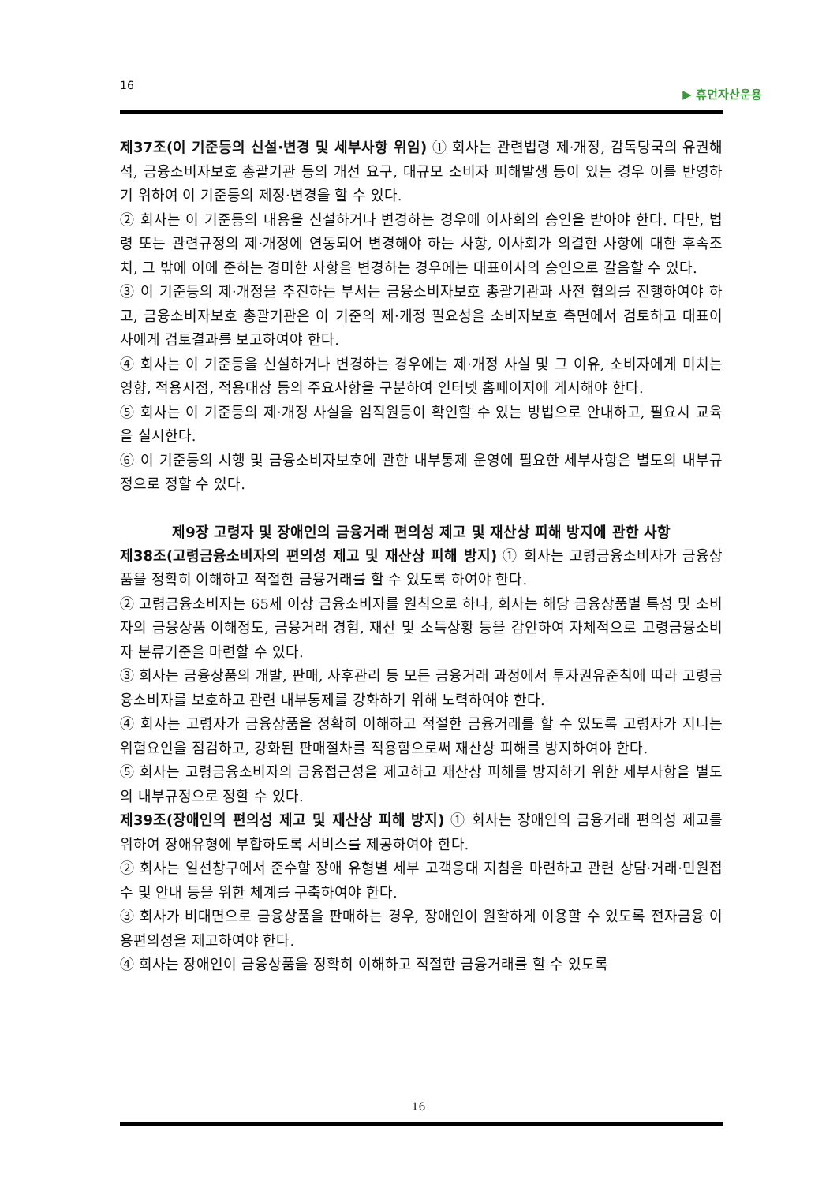16 ▶ 휴먼자산운용
제37조(이 기준등의 신설·변경 및 세부사항 위임) ① 회사는 관련법령 제·개정, 감독당국의 유권해석, 금융소비자보호 총괄기관 등의 개선 요구, 대규모 소비자 피해발생 등이 있는 경우 이를 반영하기 위하여 이 기준등의 제정·변경을 할 수 있다.
② 회사는 이 기준등의 내용을 신설하거나 변경하는 경우에 이사회의 승인을 받아야 한다. 다만, 법령 또는 관련규정의 제·개정에 연동되어 변경해야 하는 사항, 이사회가 의결한 사항에 대한 후속조치, 그 밖에 이에 준하는 경미한 사항을 변경하는 경우에는 대표이사의 승인으로 갈음할 수 있다.
③ 이 기준등의 제·개정을 추진하는 부서는 금융소비자보호 총괄기관과 사전 협의를 진행하여야 하고, 금융소비자보호 총괄기관은 이 기준의 제·개정 필요성을 소비자보호 측면에서 검토하고 대표이사에게 검토결과를 보고하여야 한다.
④ 회사는 이 기준등을 신설하거나 변경하는 경우에는 제·개정 사실 및 그 이유, 소비자에게 미치는 영향, 적용시점, 적용대상 등의 주요사항을 구분하여 인터넷 홈페이지에 게시해야 한다.
⑤ 회사는 이 기준등의 제·개정 사실을 임직원등이 확인할 수 있는 방법으로 안내하고, 필요시 교육을 실시한다.
⑥ 이 기준등의 시행 및 금융소비자보호에 관한 내부통제 운영에 필요한 세부사항은 별도의 내부규정으로 정할 수 있다.
제9장 고령자 및 장애인의 금융거래 편의성 제고 및 재산상 피해 방지에 관한 사항
제38조(고령금융소비자의 편의성 제고 및 재산상 피해 방지) ① 회사는 고령금융소비자가 금융상품을 정확히 이해하고 적절한 금융거래를 할 수 있도록 하여야 한다.
② 고령금융소비자는 65세 이상 금융소비자를 원칙으로 하나, 회사는 해당 금융상품별 특성 및 소비자의 금융상품 이해정도, 금융거래 경험, 재산 및 소득상황 등을 감안하여 자체적으로 고령금융소비자 분류기준을 마련할 수 있다.
③ 회사는 금융상품의 개발, 판매, 사후관리 등 모든 금융거래 과정에서 투자권유준칙에 따라 고령금융소비자를 보호하고 관련 내부통제를 강화하기 위해 노력하여야 한다.
④ 회사는 고령자가 금융상품을 정확히 이해하고 적절한 금융거래를 할 수 있도록 고령자가 지니는 위험요인을 점검하고, 강화된 판매절차를 적용함으로써 재산상 피해를 방지하여야 한다.
⑤ 회사는 고령금융소비자의 금융접근성을 제고하고 재산상 피해를 방지하기 위한 세부사항을 별도의 내부규정으로 정할 수 있다.
제39조(장애인의 편의성 제고 및 재산상 피해 방지) ① 회사는 장애인의 금융거래 편의성 제고를 위하여 장애유형에 부합하도록 서비스를 제공하여야 한다.
② 회사는 일선창구에서 준수할 장애 유형별 세부 고객응대 지침을 마련하고 관련 상담·거래·민원접수 및 안내 등을 위한 체계를 구축하여야 한다.
③ 회사가 비대면으로 금융상품을 판매하는 경우, 장애인이 원활하게 이용할 수 있도록 전자금융 이용편의성을 제고하여야 한다.
④ 회사는 장애인이 금융상품을 정확히 이해하고 적절한 금융거래를 할 수 있도록
16